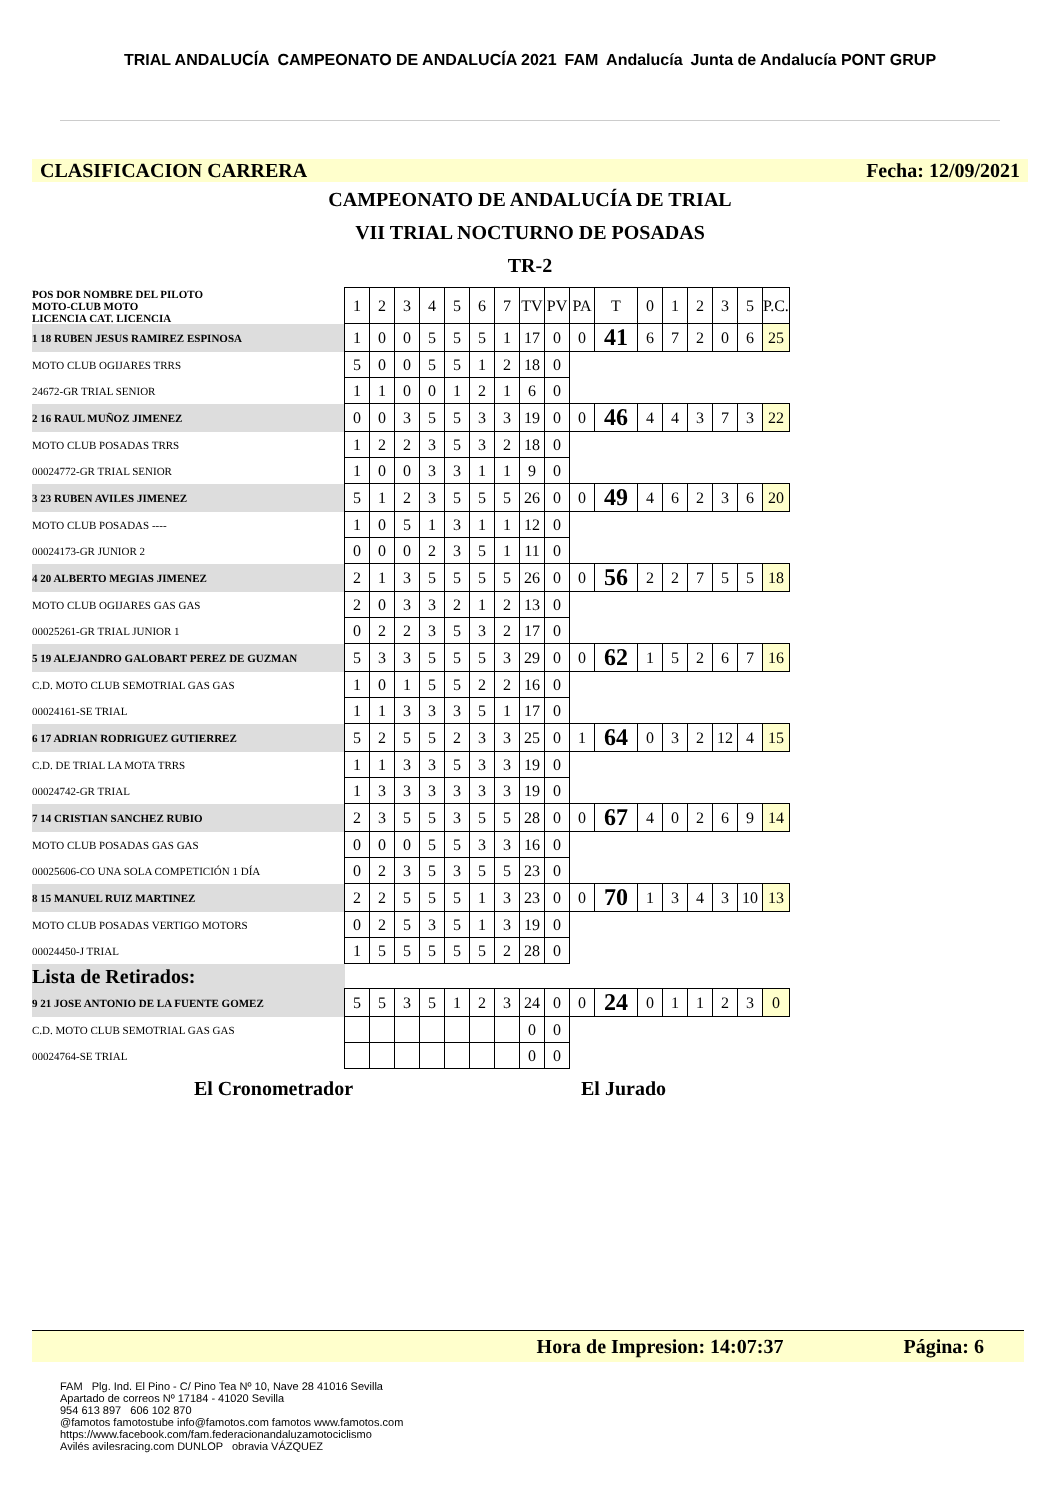TRIAL ANDALUCÍA CAMPEONATO DE ANDALUCÍA 2021 FAM Andalucía Junta de Andalucía PONT GRUP
CLASIFICACION CARRERA Fecha: 12/09/2021
CAMPEONATO DE ANDALUCÍA DE TRIAL
VII TRIAL NOCTURNO DE POSADAS
TR-2
| POS DOR NOMBRE DEL PILOTO MOTO-CLUB MOTO LICENCIA CAT. LICENCIA | 1 | 2 | 3 | 4 | 5 | 6 | 7 | TV | PV | PA | T | 0 | 1 | 2 | 3 | 5 | P.C. |
| 1 18 RUBEN JESUS RAMIREZ ESPINOSA | 1 | 0 | 0 | 5 | 5 | 5 | 1 | 17 | 0 | 0 | 41 | 6 | 7 | 2 | 0 | 6 | 25 |
| MOTO CLUB OGIJARES TRRS | 5 | 0 | 0 | 5 | 5 | 1 | 2 | 18 | 0 | | | | | | | | |
| 24672-GR TRIAL SENIOR | 1 | 1 | 0 | 0 | 1 | 2 | 1 | 6 | 0 | | | | | | | | |
| 2 16 RAUL MUÑOZ JIMENEZ | 0 | 0 | 3 | 5 | 5 | 3 | 3 | 19 | 0 | 0 | 46 | 4 | 4 | 3 | 7 | 3 | 22 |
| MOTO CLUB POSADAS TRRS | 1 | 2 | 2 | 3 | 5 | 3 | 2 | 18 | 0 | | | | | | | | |
| 00024772-GR TRIAL SENIOR | 1 | 0 | 0 | 3 | 3 | 1 | 1 | 9 | 0 | | | | | | | | |
| 3 23 RUBEN AVILES JIMENEZ | 5 | 1 | 2 | 3 | 5 | 5 | 5 | 26 | 0 | 0 | 49 | 4 | 6 | 2 | 3 | 6 | 20 |
| MOTO CLUB POSADAS ---- | 1 | 0 | 5 | 1 | 3 | 1 | 1 | 12 | 0 | | | | | | | | |
| 00024173-GR JUNIOR 2 | 0 | 0 | 0 | 2 | 3 | 5 | 1 | 11 | 0 | | | | | | | | |
| 4 20 ALBERTO MEGIAS JIMENEZ | 2 | 1 | 3 | 5 | 5 | 5 | 5 | 26 | 0 | 0 | 56 | 2 | 2 | 7 | 5 | 5 | 18 |
| MOTO CLUB OGIJARES GAS GAS | 2 | 0 | 3 | 3 | 2 | 1 | 2 | 13 | 0 | | | | | | | | |
| 00025261-GR TRIAL JUNIOR 1 | 0 | 2 | 2 | 3 | 5 | 3 | 2 | 17 | 0 | | | | | | | | |
| 5 19 ALEJANDRO GALOBART PEREZ DE GUZMAN | 5 | 3 | 3 | 5 | 5 | 5 | 3 | 29 | 0 | 0 | 62 | 1 | 5 | 2 | 6 | 7 | 16 |
| C.D. MOTO CLUB SEMOTRIAL GAS GAS | 1 | 0 | 1 | 5 | 5 | 2 | 2 | 16 | 0 | | | | | | | | |
| 00024161-SE TRIAL | 1 | 1 | 3 | 3 | 3 | 5 | 1 | 17 | 0 | | | | | | | | |
| 6 17 ADRIAN RODRIGUEZ GUTIERREZ | 5 | 2 | 5 | 5 | 2 | 3 | 3 | 25 | 0 | 1 | 64 | 0 | 3 | 2 | 12 | 4 | 15 |
| C.D. DE TRIAL LA MOTA TRRS | 1 | 1 | 3 | 3 | 5 | 3 | 3 | 19 | 0 | | | | | | | | |
| 00024742-GR TRIAL | 1 | 3 | 3 | 3 | 3 | 3 | 3 | 19 | 0 | | | | | | | | |
| 7 14 CRISTIAN SANCHEZ RUBIO | 2 | 3 | 5 | 5 | 3 | 5 | 5 | 28 | 0 | 0 | 67 | 4 | 0 | 2 | 6 | 9 | 14 |
| MOTO CLUB POSADAS GAS GAS | 0 | 0 | 0 | 5 | 5 | 3 | 3 | 16 | 0 | | | | | | | | |
| 00025606-CO UNA SOLA COMPETICIÓN 1 DÍA | 0 | 2 | 3 | 5 | 3 | 5 | 5 | 23 | 0 | | | | | | | | |
| 8 15 MANUEL RUIZ MARTINEZ | 2 | 2 | 5 | 5 | 5 | 1 | 3 | 23 | 0 | 0 | 70 | 1 | 3 | 4 | 3 | 10 | 13 |
| MOTO CLUB POSADAS VERTIGO MOTORS | 0 | 2 | 5 | 3 | 5 | 1 | 3 | 19 | 0 | | | | | | | | |
| 00024450-J TRIAL | 1 | 5 | 5 | 5 | 5 | 5 | 2 | 28 | 0 | | | | | | | | |
| Lista de Retirados: | | | | | | | | | | | | | | | | | |
| 9 21 JOSE ANTONIO DE LA FUENTE GOMEZ | 5 | 5 | 3 | 5 | 1 | 2 | 3 | 24 | 0 | 0 | 24 | 0 | 1 | 1 | 2 | 3 | 0 |
| C.D. MOTO CLUB SEMOTRIAL GAS GAS | | | | | | | | 0 | 0 | | | | | | | | |
| 00024764-SE TRIAL | | | | | | | | 0 | 0 | | | | | | | | |
El Cronometrador El Jurado
Hora de Impresion: 14:07:37 Página: 6
FAM Plg. Ind. El Pino - C/ Pino Tea Nº 10, Nave 28 41016 Sevilla
Apartado de correos Nº 17184 - 41020 Sevilla
954 613 897 606 102 870
@famotos famotostube info@famotos.com famotos www.famotos.com
https://www.facebook.com/fam.federacionandaluzamotociclismo
Avilés avilesracing.com DUNLOP obravia VÁZQUEZ